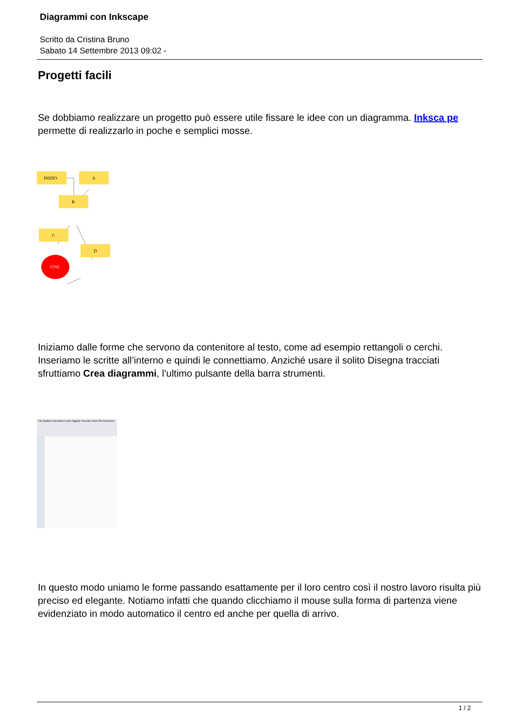Diagrammi con Inkscape
Scritto da Cristina Bruno
Sabato 14 Settembre 2013 09:02 -
Progetti facili
Se dobbiamo realizzare un progetto può essere utile fissare le idee con un diagramma. Inksca pe
permette di realizzarlo in poche e semplici mosse.
INIZIO
A
B
C
D
FINE
Iniziamo dalle forme che servono da contenitore al testo, come ad esempio rettangoli o cerchi. Inseriamo le scritte all’interno e quindi le connettiamo. Anziché usare il solito Disegna tracciati sfruttiamo Crea diagrammi, l’ultimo pulsante della barra strumenti.
File Modifica Visualizza Livello Oggetto Tracciato Testo Filtri Estensioni
In questo modo uniamo le forme passando esattamente per il loro centro così il nostro lavoro risulta più preciso ed elegante. Notiamo infatti che quando clicchiamo il mouse sulla forma di partenza viene evidenziato in modo automatico il centro ed anche per quella di arrivo.
1 / 2